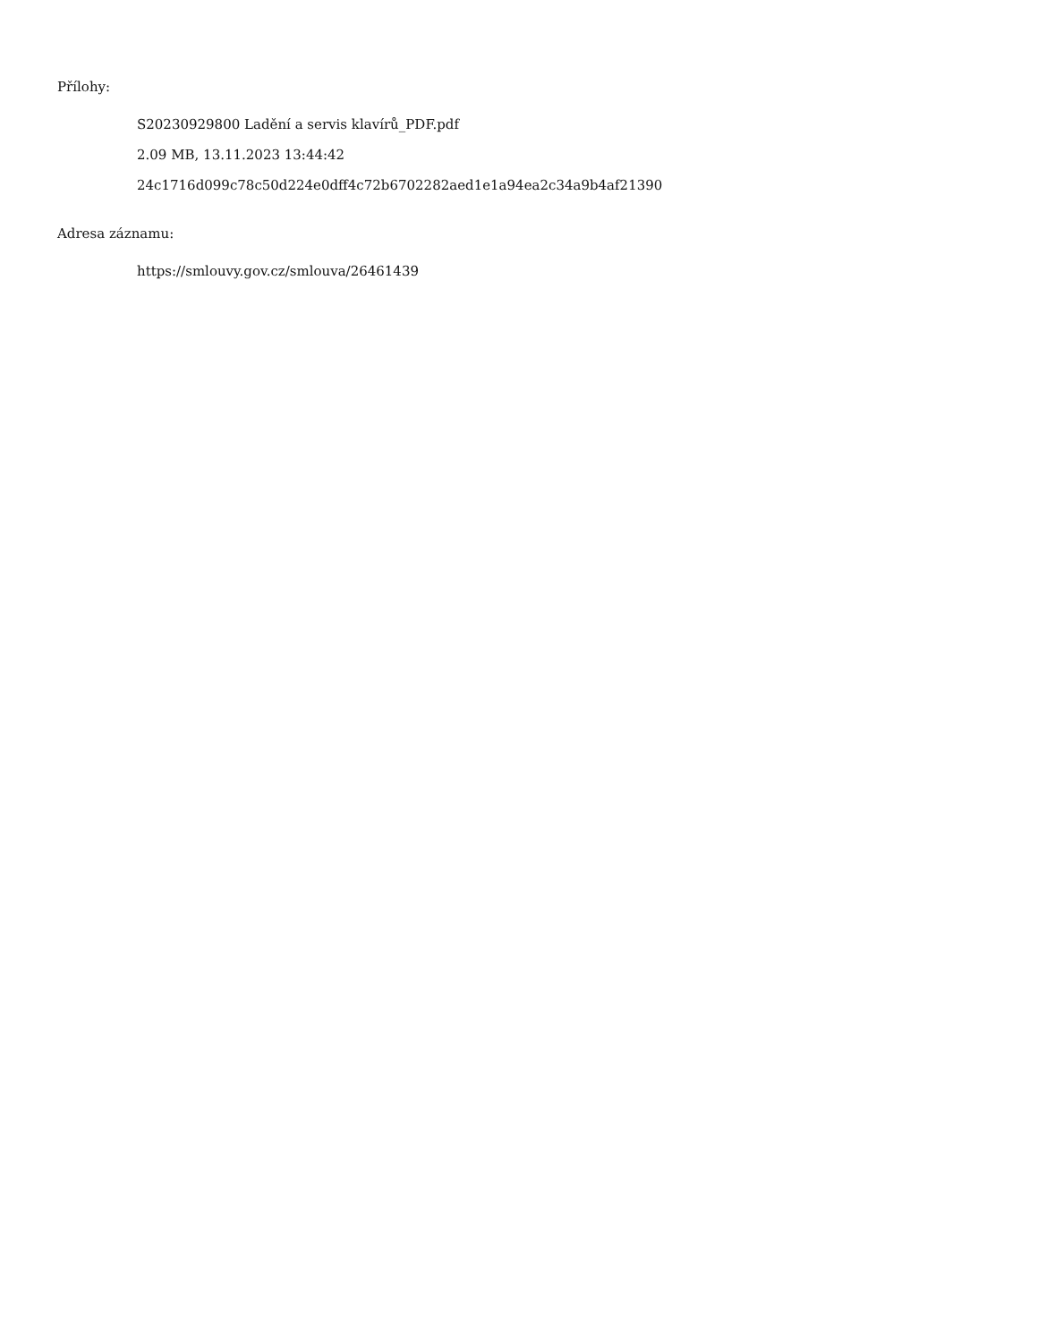Přílohy:
S20230929800 Ladění a servis klavírů_PDF.pdf
2.09 MB, 13.11.2023 13:44:42
24c1716d099c78c50d224e0dff4c72b6702282aed1e1a94ea2c34a9b4af21390
Adresa záznamu:
https://smlouvy.gov.cz/smlouva/26461439